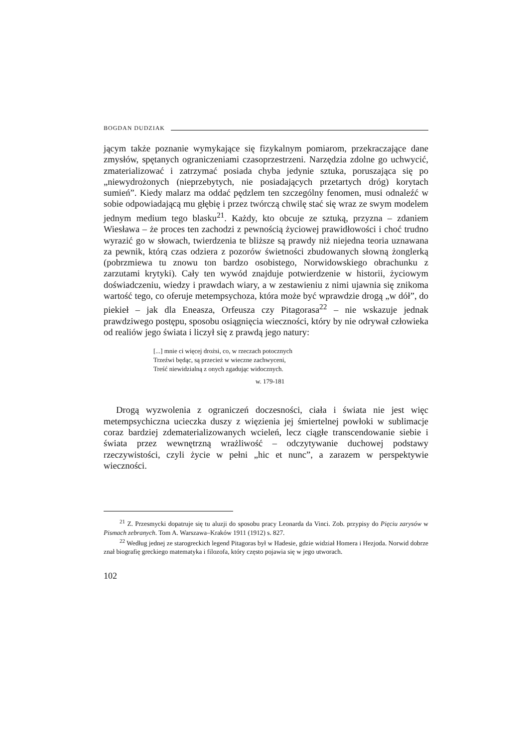BOGDAN DUDZIAK
jącym także poznanie wymykające się fizykalnym pomiarom, przekraczające dane zmysłów, spętanych ograniczeniami czasoprzestrzeni. Narzędzia zdolne go uchwycić, zmaterializować i zatrzymać posiada chyba jedynie sztuka, poruszająca się po „niewydrożonych (nieprzebytych, nie posiadających przetartych dróg) korytach sumień”. Kiedy malarz ma oddać pędzlem ten szczególny fenomen, musi odnaleźć w sobie odpowiadającą mu głębię i przez twórczą chwilę stać się wraz ze swym modelem jednym medium tego blasku<sup>21</sup>. Każdy, kto obcuje ze sztuką, przyzna – zdaniem Wiesława – że proces ten zachodzi z pewnością życiowej prawidłowości i choć trudno wyrazić go w słowach, twierdzenia te bliższe są prawdy niż niejedna teoria uznawana za pewnik, którą czas odziera z pozorów świetności zbudowanych słowną żonglerką (pobrzmiewa tu znowu ton bardzo osobistego, Norwidowskiego obrachunku z zarzutami krytyki). Cały ten wywód znajduje potwierdzenie w historii, życiowym doświadczeniu, wiedzy i prawdach wiary, a w zestawieniu z nimi ujawnia się znikoma wartość tego, co oferuje metempsychoza, która może być wprawdzie drogą „w dół”, do piekieł – jak dla Eneasza, Orfeusza czy Pitagorasa<sup>22</sup> – nie wskazuje jednak prawdziwego postępu, sposobu osiągnięcia wieczności, który by nie odrywał człowieka od realiów jego świata i liczył się z prawdą jego natury:
[...] mnie ci więcej drożsi, co, w rzeczach potocznych
Trzeźwi będąc, są przecież w wieczne zachwyceni,
Treść niewidzialną z onych zgadując widocznych.
w. 179-181
Drogą wyzwolenia z ograniczeń doczesności, ciała i świata nie jest więc metempsychiczna ucieczka duszy z więzienia jej śmiertelnej powłoki w sublimacje coraz bardziej zdematerializowanych wcieleń, lecz ciągłe transcendowanie siebie i świata przez wewnętrzną wrażliwość – odczytywanie duchowej podstawy rzeczywistości, czyli życie w pełni „hic et nunc”, a zarazem w perspektywie wieczności.
<sup>21</sup> Z. Przesmycki dopatruje się tu aluzji do sposobu pracy Leonarda da Vinci. Zob. przypisy do Pięciu zarysów w Pismach zebranych. Tom A. Warszawa–Kraków 1911 (1912) s. 827.
<sup>22</sup> Według jednej ze starogreckich legend Pitagoras był w Hadesie, gdzie widział Homera i Hezjoda. Norwid dobrze znał biografię greckiego matematyka i filozofa, który często pojawia się w jego utworach.
102